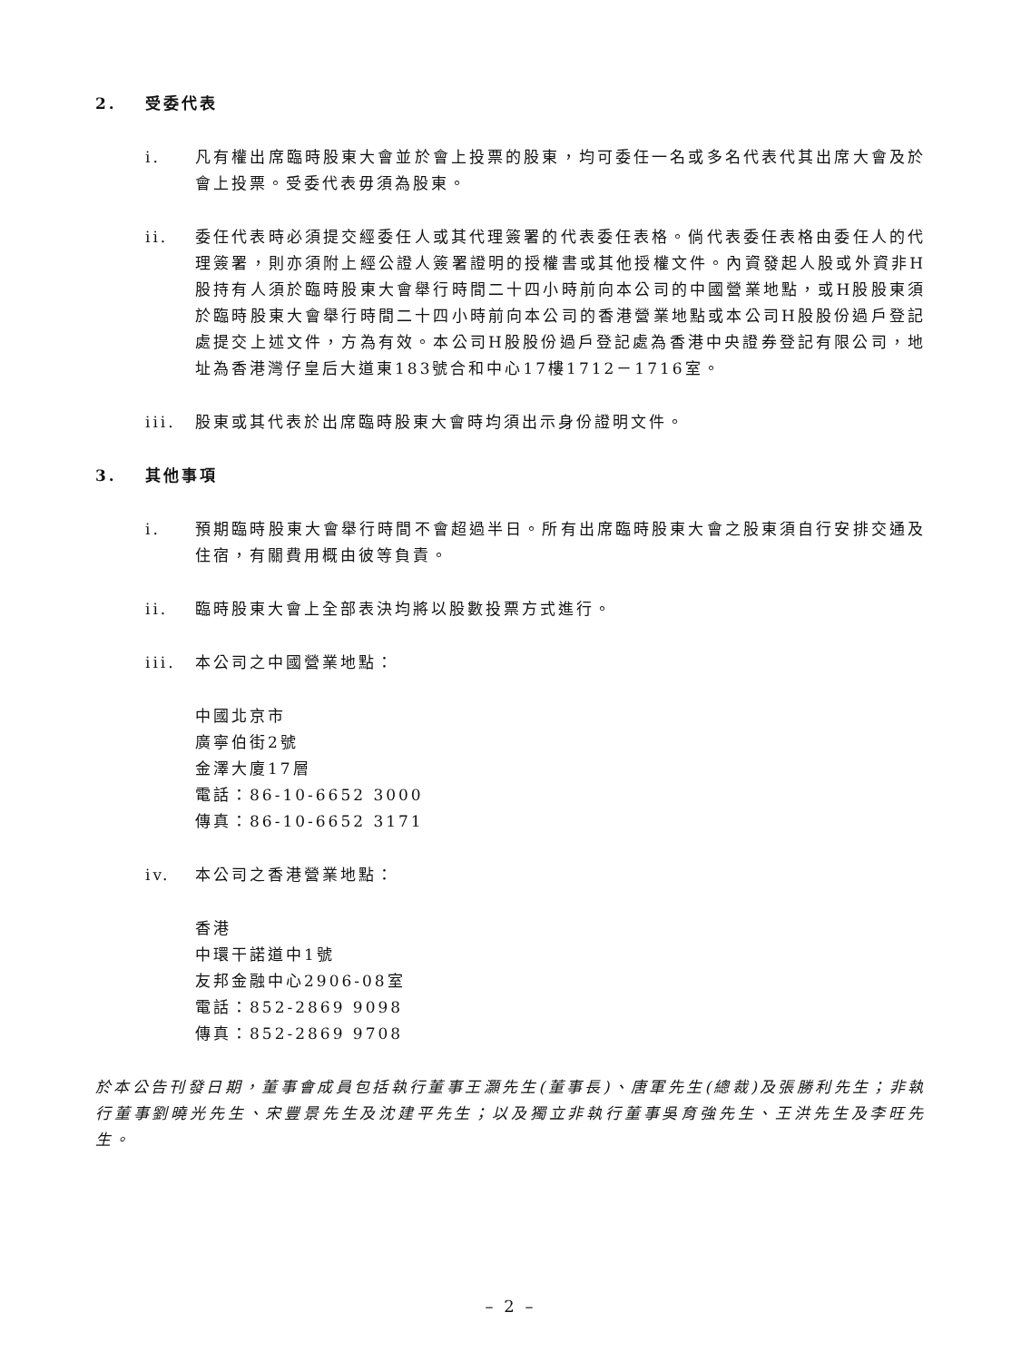2. 受委代表
i. 凡有權出席臨時股東大會並於會上投票的股東，均可委任一名或多名代表代其出席大會及於會上投票。受委代表毋須為股東。
ii. 委任代表時必須提交經委任人或其代理簽署的代表委任表格。倘代表委任表格由委任人的代理簽署，則亦須附上經公證人簽署證明的授權書或其他授權文件。內資發起人股或外資非H股持有人須於臨時股東大會舉行時間二十四小時前向本公司的中國營業地點，或H股股東須於臨時股東大會舉行時間二十四小時前向本公司的香港營業地點或本公司H股股份過戶登記處提交上述文件，方為有效。本公司H股股份過戶登記處為香港中央證券登記有限公司，地址為香港灣仔皇后大道東183號合和中心17樓1712－1716室。
iii. 股東或其代表於出席臨時股東大會時均須出示身份證明文件。
3. 其他事項
i. 預期臨時股東大會舉行時間不會超過半日。所有出席臨時股東大會之股東須自行安排交通及住宿，有關費用概由彼等負責。
ii. 臨時股東大會上全部表決均將以股數投票方式進行。
iii. 本公司之中國營業地點：
中國北京市
廣寧伯街2號
金澤大廈17層
電話：86-10-6652 3000
傳真：86-10-6652 3171
iv. 本公司之香港營業地點：
香港
中環干諾道中1號
友邦金融中心2906-08室
電話：852-2869 9098
傳真：852-2869 9708
於本公告刊發日期，董事會成員包括執行董事王灝先生(董事長)、唐軍先生(總裁)及張勝利先生；非執行董事劉曉光先生、宋豐景先生及沈建平先生；以及獨立非執行董事吳育強先生、王洪先生及李旺先生。
– 2 –